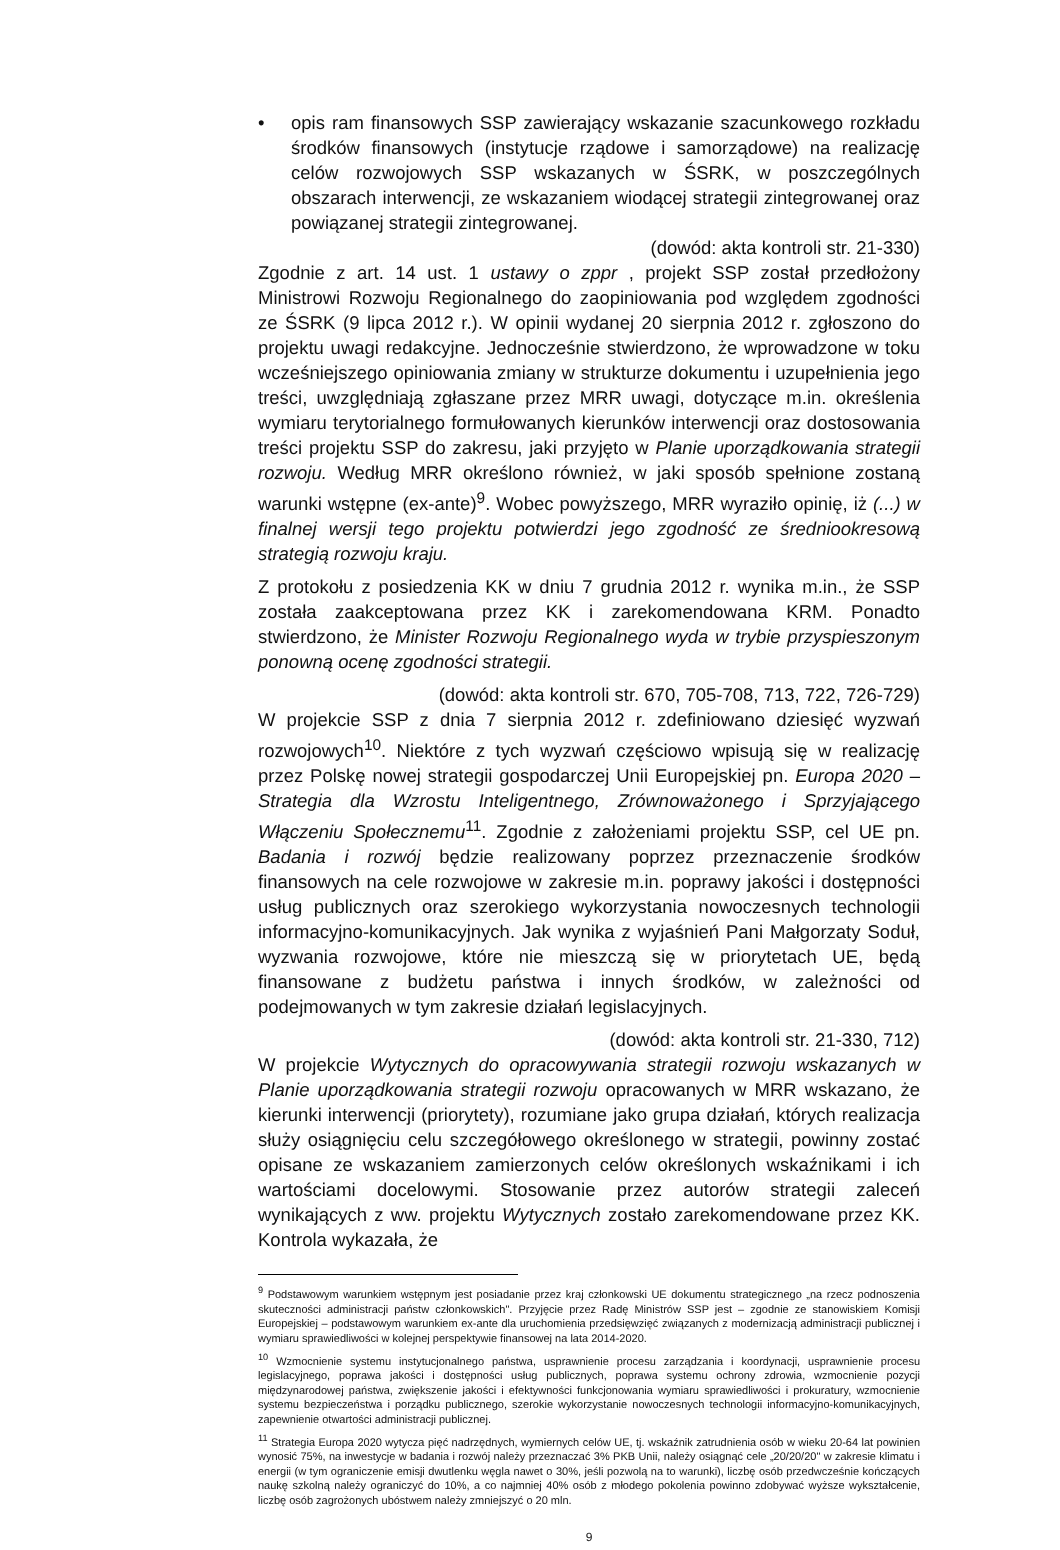• opis ram finansowych SSP zawierający wskazanie szacunkowego rozkładu środków finansowych (instytucje rządowe i samorządowe) na realizację celów rozwojowych SSP wskazanych w ŚSRK, w poszczególnych obszarach interwencji, ze wskazaniem wiodącej strategii zintegrowanej oraz powiązanej strategii zintegrowanej.
(dowód: akta kontroli str. 21-330)
Zgodnie z art. 14 ust. 1 ustawy o zppr , projekt SSP został przedłożony Ministrowi Rozwoju Regionalnego do zaopiniowania pod względem zgodności ze ŚSRK (9 lipca 2012 r.). W opinii wydanej 20 sierpnia 2012 r. zgłoszono do projektu uwagi redakcyjne. Jednocześnie stwierdzono, że wprowadzone w toku wcześniejszego opiniowania zmiany w strukturze dokumentu i uzupełnienia jego treści, uwzględniają zgłaszane przez MRR uwagi, dotyczące m.in. określenia wymiaru terytorialnego formułowanych kierunków interwencji oraz dostosowania treści projektu SSP do zakresu, jaki przyjęto w Planie uporządkowania strategii rozwoju. Według MRR określono również, w jaki sposób spełnione zostaną warunki wstępne (ex-ante)<sup>9</sup>. Wobec powyższego, MRR wyraziło opinię, iż (...) w finalnej wersji tego projektu potwierdzi jego zgodność ze średniookresową strategią rozwoju kraju.
Z protokołu z posiedzenia KK w dniu 7 grudnia 2012 r. wynika m.in., że SSP została zaakceptowana przez KK i zarekomendowana KRM. Ponadto stwierdzono, że Minister Rozwoju Regionalnego wyda w trybie przyspieszonym ponowną ocenę zgodności strategii.
(dowód: akta kontroli str. 670, 705-708, 713, 722, 726-729)
W projekcie SSP z dnia 7 sierpnia 2012 r. zdefiniowano dziesięć wyzwań rozwojowych<sup>10</sup>. Niektóre z tych wyzwań częściowo wpisują się w realizację przez Polskę nowej strategii gospodarczej Unii Europejskiej pn. Europa 2020 – Strategia dla Wzrostu Inteligentnego, Zrównoważonego i Sprzyjającego Włączeniu Społecznemu<sup>11</sup>. Zgodnie z założeniami projektu SSP, cel UE pn. Badania i rozwój będzie realizowany poprzez przeznaczenie środków finansowych na cele rozwojowe w zakresie m.in. poprawy jakości i dostępności usług publicznych oraz szerokiego wykorzystania nowoczesnych technologii informacyjno-komunikacyjnych. Jak wynika z wyjaśnień Pani Małgorzaty Soduł, wyzwania rozwojowe, które nie mieszczą się w priorytetach UE, będą finansowane z budżetu państwa i innych środków, w zależności od podejmowanych w tym zakresie działań legislacyjnych.
(dowód: akta kontroli str. 21-330, 712)
W projekcie Wytycznych do opracowywania strategii rozwoju wskazanych w Planie uporządkowania strategii rozwoju opracowanych w MRR wskazano, że kierunki interwencji (priorytety), rozumiane jako grupa działań, których realizacja służy osiągnięciu celu szczegółowego określonego w strategii, powinny zostać opisane ze wskazaniem zamierzonych celów określonych wskaźnikami i ich wartościami docelowymi. Stosowanie przez autorów strategii zaleceń wynikających z ww. projektu Wytycznych zostało zarekomendowane przez KK. Kontrola wykazała, że
<sup>9</sup> Podstawowym warunkiem wstępnym jest posiadanie przez kraj członkowski UE dokumentu strategicznego „na rzecz podnoszenia skuteczności administracji państw członkowskich". Przyjęcie przez Radę Ministrów SSP jest – zgodnie ze stanowiskiem Komisji Europejskiej – podstawowym warunkiem ex-ante dla uruchomienia przedsięwzięć związanych z modernizacją administracji publicznej i wymiaru sprawiedliwości w kolejnej perspektywie finansowej na lata 2014-2020.
<sup>10</sup> Wzmocnienie systemu instytucjonalnego państwa, usprawnienie procesu zarządzania i koordynacji, usprawnienie procesu legislacyjnego, poprawa jakości i dostępności usług publicznych, poprawa systemu ochrony zdrowia, wzmocnienie pozycji międzynarodowej państwa, zwiększenie jakości i efektywności funkcjonowania wymiaru sprawiedliwości i prokuratury, wzmocnienie systemu bezpieczeństwa i porządku publicznego, szerokie wykorzystanie nowoczesnych technologii informacyjno-komunikacyjnych, zapewnienie otwartości administracji publicznej.
<sup>11</sup> Strategia Europa 2020 wytycza pięć nadrzędnych, wymiernych celów UE, tj. wskaźnik zatrudnienia osób w wieku 20-64 lat powinien wynosić 75%, na inwestycje w badania i rozwój należy przeznaczać 3% PKB Unii, należy osiągnąć cele „20/20/20" w zakresie klimatu i energii (w tym ograniczenie emisji dwutlenku węgla nawet o 30%, jeśli pozwolą na to warunki), liczbę osób przedwcześnie kończących naukę szkolną należy ograniczyć do 10%, a co najmniej 40% osób z młodego pokolenia powinno zdobywać wyższe wykształcenie, liczbę osób zagrożonych ubóstwem należy zmniejszyć o 20 mln.
9